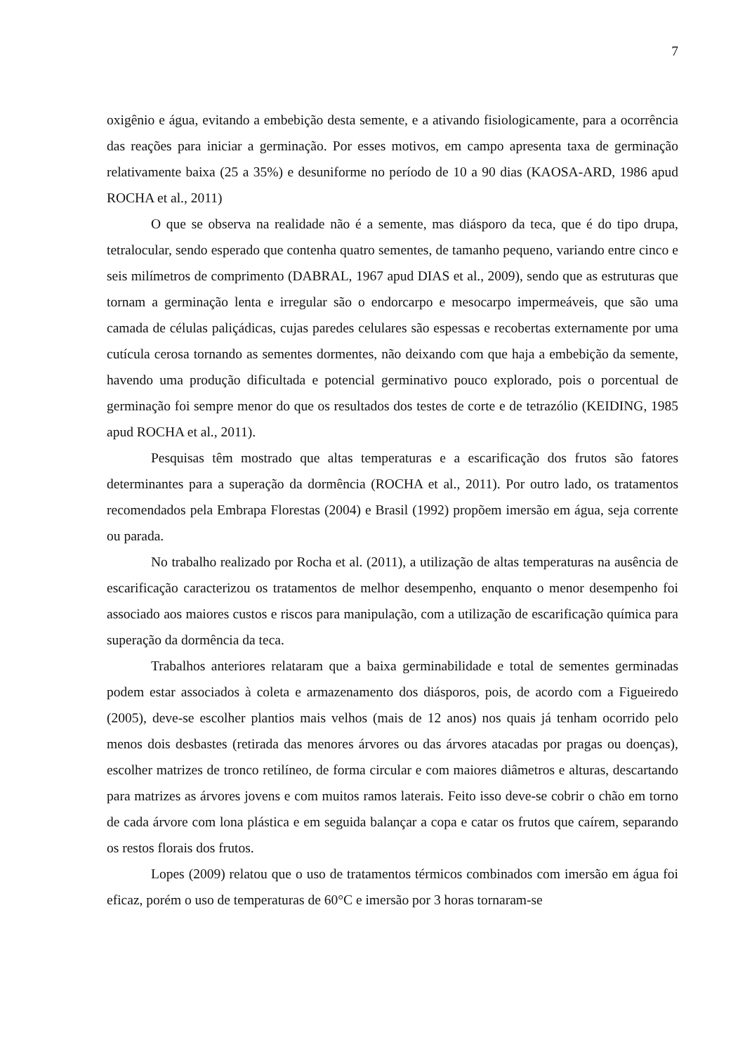7
oxigênio e água, evitando a embebição desta semente, e a ativando fisiologicamente, para a ocorrência das reações para iniciar a germinação. Por esses motivos, em campo apresenta taxa de germinação relativamente baixa (25 a 35%) e desuniforme no período de 10 a 90 dias (KAOSA-ARD, 1986 apud ROCHA et al., 2011)
O que se observa na realidade não é a semente, mas diásporo da teca, que é do tipo drupa, tetralocular, sendo esperado que contenha quatro sementes, de tamanho pequeno, variando entre cinco e seis milímetros de comprimento (DABRAL, 1967 apud DIAS et al., 2009), sendo que as estruturas que tornam a germinação lenta e irregular são o endorcarpo e mesocarpo impermeáveis, que são uma camada de células paliçádicas, cujas paredes celulares são espessas e recobertas externamente por uma cutícula cerosa tornando as sementes dormentes, não deixando com que haja a embebição da semente, havendo uma produção dificultada e potencial germinativo pouco explorado, pois o porcentual de germinação foi sempre menor do que os resultados dos testes de corte e de tetrazólio (KEIDING, 1985 apud ROCHA et al., 2011).
Pesquisas têm mostrado que altas temperaturas e a escarificação dos frutos são fatores determinantes para a superação da dormência (ROCHA et al., 2011). Por outro lado, os tratamentos recomendados pela Embrapa Florestas (2004) e Brasil (1992) propõem imersão em água, seja corrente ou parada.
No trabalho realizado por Rocha et al. (2011), a utilização de altas temperaturas na ausência de escarificação caracterizou os tratamentos de melhor desempenho, enquanto o menor desempenho foi associado aos maiores custos e riscos para manipulação, com a utilização de escarificação química para superação da dormência da teca.
Trabalhos anteriores relataram que a baixa germinabilidade e total de sementes germinadas podem estar associados à coleta e armazenamento dos diásporos, pois, de acordo com a Figueiredo (2005), deve-se escolher plantios mais velhos (mais de 12 anos) nos quais já tenham ocorrido pelo menos dois desbastes (retirada das menores árvores ou das árvores atacadas por pragas ou doenças), escolher matrizes de tronco retilíneo, de forma circular e com maiores diâmetros e alturas, descartando para matrizes as árvores jovens e com muitos ramos laterais. Feito isso deve-se cobrir o chão em torno de cada árvore com lona plástica e em seguida balançar a copa e catar os frutos que caírem, separando os restos florais dos frutos.
Lopes (2009) relatou que o uso de tratamentos térmicos combinados com imersão em água foi eficaz, porém o uso de temperaturas de 60°C e imersão por 3 horas tornaram-se